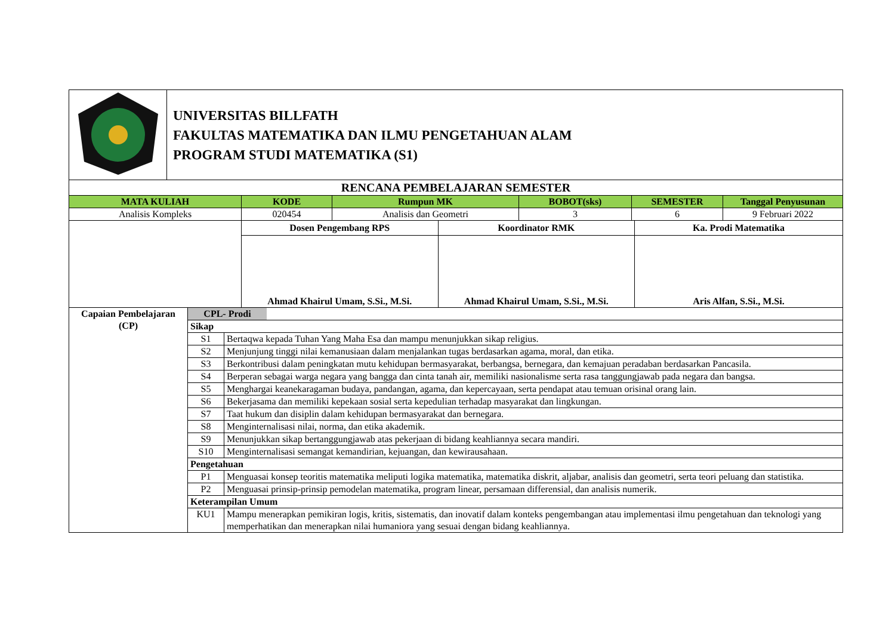| | UNIVERSITAS BILLFATH FAKULTAS MATEMATIKA DAN ILMU PENGETAHUAN ALAM PROGRAM STUDI MATEMATIKA (S1) |
| RENCANA PEMBELAJARAN SEMESTER | | | | | |
| MATA KULIAH | KODE | Rumpun MK | BOBOT(sks) | SEMESTER | Tanggal Penyusunan |
| Analisis Kompleks | 020454 | Analisis dan Geometri | 3 | 6 | 9 Februari 2022 |
| | Dosen Pengembang RPS | Koordinator RMK | Ka. Prodi Matematika |
| | Ahmad Khairul Umam, S.Si., M.Si. | Ahmad Khairul Umam, S.Si., M.Si. | Aris Alfan, S.Si., M.Si. |
| Capaian Pembelajaran (CP) | CPL- Prodi | |
| | Sikap | |
| | S1 | Bertaqwa kepada Tuhan Yang Maha Esa dan mampu menunjukkan sikap religius. |
| | S2 | Menjunjung tinggi nilai kemanusiaan dalam menjalankan tugas berdasarkan agama, moral, dan etika. |
| | S3 | Berkontribusi dalam peningkatan mutu kehidupan bermasyarakat, berbangsa, bernegara, dan kemajuan peradaban berdasarkan Pancasila. |
| | S4 | Berperan sebagai warga negara yang bangga dan cinta tanah air, memiliki nasionalisme serta rasa tanggungjawab pada negara dan bangsa. |
| | S5 | Menghargai keanekaragaman budaya, pandangan, agama, dan kepercayaan, serta pendapat atau temuan orisinal orang lain. |
| | S6 | Bekerjasama dan memiliki kepekaan sosial serta kepedulian terhadap masyarakat dan lingkungan. |
| | S7 | Taat hukum dan disiplin dalam kehidupan bermasyarakat dan bernegara. |
| | S8 | Menginternalisasi nilai, norma, dan etika akademik. |
| | S9 | Menunjukkan sikap bertanggungjawab atas pekerjaan di bidang keahliannya secara mandiri. |
| | S10 | Menginternalisasi semangat kemandirian, kejuangan, dan kewirausahaan. |
| | Pengetahuan | |
| | P1 | Menguasai konsep teoritis matematika meliputi logika matematika, matematika diskrit, aljabar, analisis dan geometri, serta teori peluang dan statistika. |
| | P2 | Menguasai prinsip-prinsip pemodelan matematika, program linear, persamaan differensial, dan analisis numerik. |
| | Keterampilan Umum | |
| | KU1 | Mampu menerapkan pemikiran logis, kritis, sistematis, dan inovatif dalam konteks pengembangan atau implementasi ilmu pengetahuan dan teknologi yang memperhatikan dan menerapkan nilai humaniora yang sesuai dengan bidang keahliannya. |